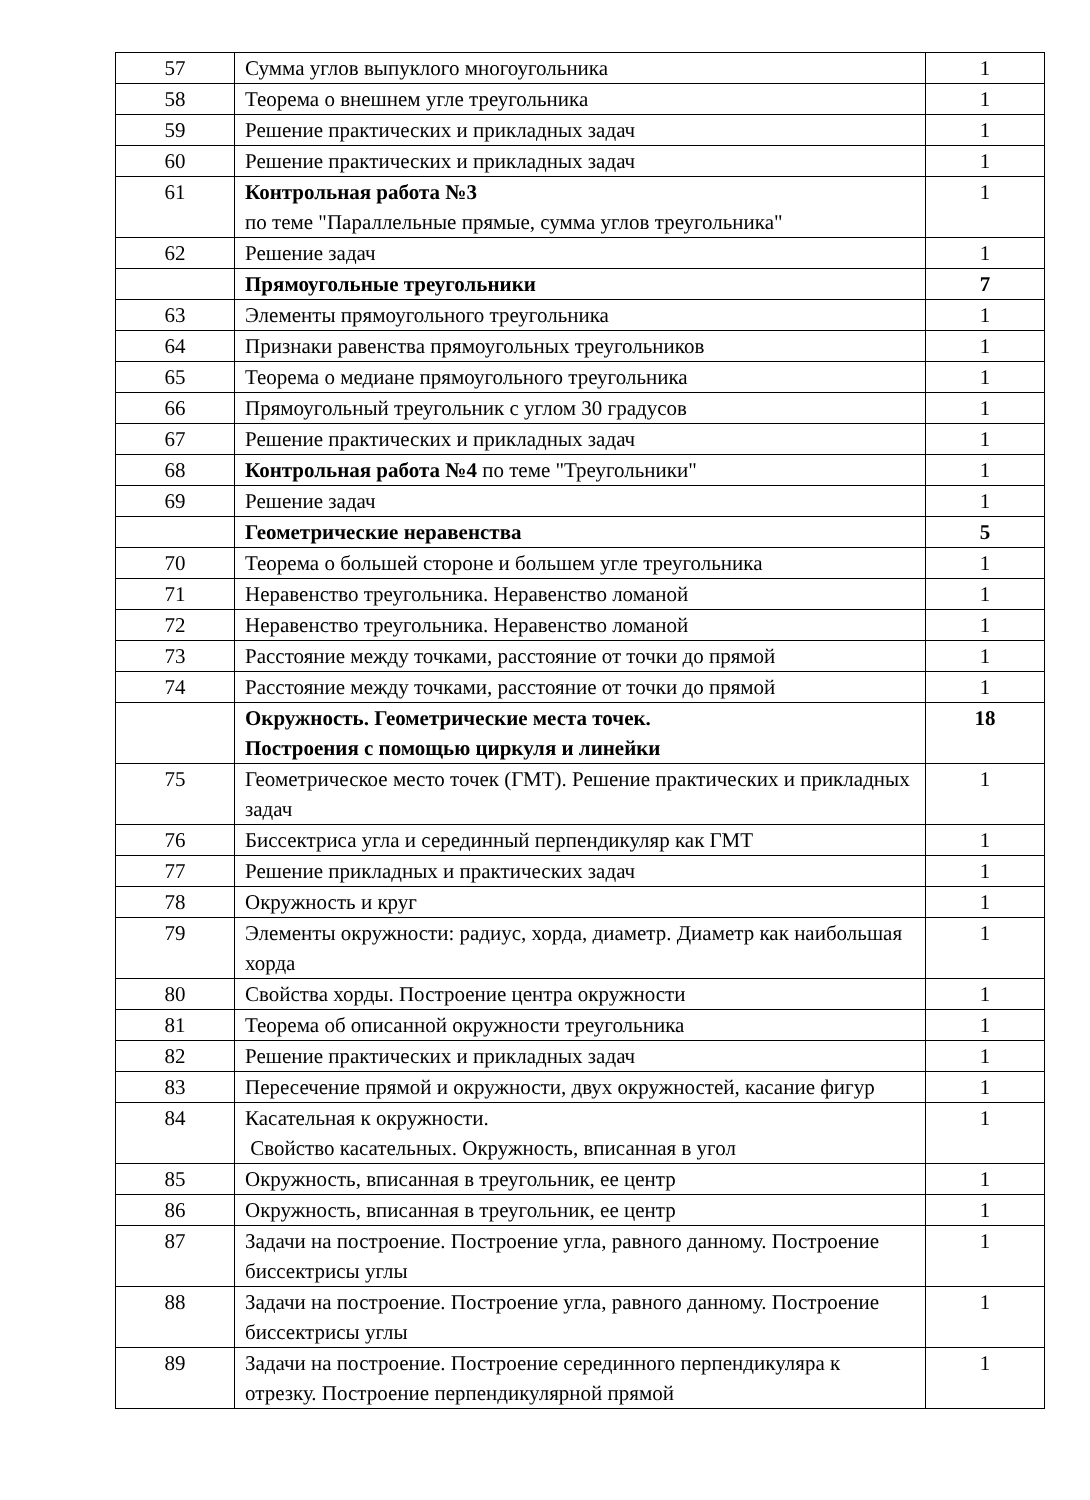| 57 | Сумма углов выпуклого многоугольника | 1 |
| 58 | Теорема о внешнем угле треугольника | 1 |
| 59 | Решение практических и прикладных задач | 1 |
| 60 | Решение практических и прикладных задач | 1 |
| 61 | Контрольная работа №3 по теме "Параллельные прямые, сумма углов треугольника" | 1 |
| 62 | Решение задач | 1 |
| | Прямоугольные треугольники | 7 |
| 63 | Элементы прямоугольного треугольника | 1 |
| 64 | Признаки равенства прямоугольных треугольников | 1 |
| 65 | Теорема о медиане прямоугольного треугольника | 1 |
| 66 | Прямоугольный треугольник с углом 30 градусов | 1 |
| 67 | Решение практических и прикладных задач | 1 |
| 68 | Контрольная работа №4 по теме "Треугольники" | 1 |
| 69 | Решение задач | 1 |
| | Геометрические неравенства | 5 |
| 70 | Теорема о большей стороне и большем угле треугольника | 1 |
| 71 | Неравенство треугольника. Неравенство ломаной | 1 |
| 72 | Неравенство треугольника. Неравенство ломаной | 1 |
| 73 | Расстояние между точками, расстояние от точки до прямой | 1 |
| 74 | Расстояние между точками, расстояние от точки до прямой | 1 |
| | Окружность. Геометрические места точек. Построения с помощью циркуля и линейки | 18 |
| 75 | Геометрическое место точек (ГМТ). Решение практических и прикладных задач | 1 |
| 76 | Биссектриса угла и серединный перпендикуляр как ГМТ | 1 |
| 77 | Решение прикладных и практических задач | 1 |
| 78 | Окружность и круг | 1 |
| 79 | Элементы окружности: радиус, хорда, диаметр. Диаметр как наибольшая хорда | 1 |
| 80 | Свойства хорды. Построение центра окружности | 1 |
| 81 | Теорема об описанной окружности треугольника | 1 |
| 82 | Решение практических и прикладных задач | 1 |
| 83 | Пересечение прямой и окружности, двух окружностей, касание фигур | 1 |
| 84 | Касательная к окружности. Свойство касательных. Окружность, вписанная в угол | 1 |
| 85 | Окружность, вписанная в треугольник, ее центр | 1 |
| 86 | Окружность, вписанная в треугольник, ее центр | 1 |
| 87 | Задачи на построение. Построение угла, равного данному. Построение биссектрисы углы | 1 |
| 88 | Задачи на построение. Построение угла, равного данному. Построение биссектрисы углы | 1 |
| 89 | Задачи на построение. Построение серединного перпендикуляра к отрезку. Построение перпендикулярной прямой | 1 |